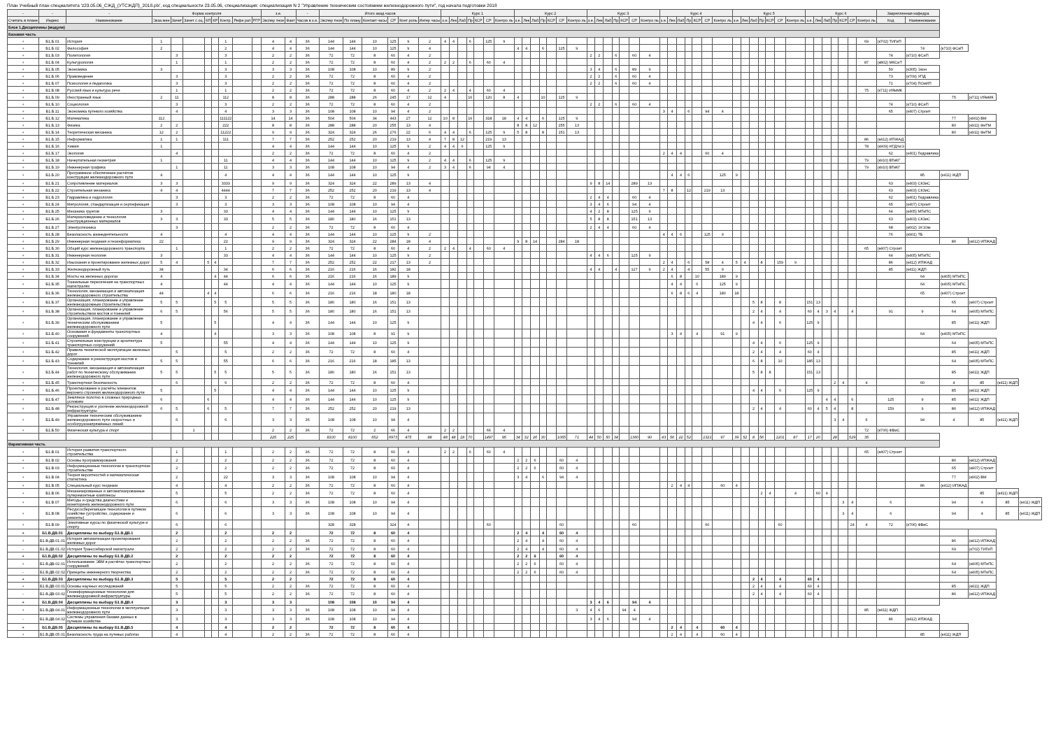План Учебный план специалитета 'z23.05.06_СЖД_(УТСЖДП)_2018.plx', код специальности 23.05.06, специализация: специализация N 2 "Управление техническим состоянием железнодорожного пути", год начала подготовки 2018
| - | - | - | Форма контроля | | | | | | | | з.е. | | - | Итого акад.часов | | | | | | Курс 1 | | | | | | | Курс 2 | | | | | | | Курс 3 | | | | | | | Курс 4 | | | | | | | Курс 5 | | | | | | | Курс 6 | | | | | | | Закрепленная кафедра | | | | | |
| --- | --- | --- | --- | --- | --- | --- | --- | --- | --- | --- | --- | --- | --- | --- | --- | --- | --- | --- | --- | --- | --- | --- | --- | --- | --- | --- | --- | --- | --- | --- | --- | --- | --- | --- | --- | --- | --- | --- | --- | --- | --- | --- | --- | --- | --- | --- | --- | --- | --- | --- | --- | --- | --- | --- | --- | --- | --- | --- | --- | --- | --- | --- | --- | --- | --- | --- | --- |
| Считать в плане | Индекс | Наименование | Экза мен | Зачет | Зачет с оц. | КП | КР | Контр. | Рефе рат | РГР | Экспер тное | Факт | Часов в з.е. | Экспер тное | По плану | Контакт часы | СР | Конт роль | Интер часы | з.е. | Лек | Лаб | Пр | КСР | СР | Контро ль | з.е. | Лек | Лаб | Пр | КСР | СР | Контро ль | з.е. | Лек | Лаб | Пр | КСР | СР | Контро ль | з.е. | Лек | Лаб | Пр | КСР | СР | Контро ль | з.е. | Лек | Лаб | Пр | КСР | СР | Контро ль | з.е. | Лек | Лаб | Пр | КСР | СР | Контро ль | Код | Наименование | | | | |
| Блок 1.Дисциплины (модули) | | | | | | | | | | | | | | | | | | | | | | | | | | | | | | | | | | | | | | | | | | | | | | | | | | | | | | | | | | | | | | | | | | | |
| Базовая часть | | | | | | | | | | | | | | | | | | | | | | | | | | | | | | | | | | | | | | | | | | | | | | | | | | | | | | | | | | | | | | | | | | | |
| + | Б1.Б.01 | История | 1 | | | | | 1 | | | 4 | 4 | 36 | 144 | 144 | 10 | 125 | 9 | 2 | 4 | 4 | | 6 | | 125 | 9 | | | | | | | | | | | | | | | | | | | | | | | | | | | | | | | | | | | 69 | (к702) ТИГиП | | | | | |
| + | Б1.Б.02 | Философия | 2 | | | | | 2 | | | 4 | 4 | 36 | 144 | 144 | 10 | 125 | 9 | 4 | | | | | | | | 4 | 4 | | 6 | | 125 | 9 | | | | | | | | | | | | | | | | | | | | | | | | | | | | | | 74 | (к710) ФСиП | | | |
| + | Б1.Б.03 | Политология | | 3 | | | | 3 | | | 2 | 2 | 36 | 72 | 72 | 8 | 60 | 4 | 2 | | | | | | | | | | | | | | | 2 | 2 | | 6 | | 60 | 4 | | | | | | | | | | | | | | | | | | | | | | 74 | (к710) ФСиП | | | | |
| + | Б1.Б.04 | Культурология | | 1 | | | | 1 | | | 2 | 2 | 36 | 72 | 72 | 8 | 60 | 4 | 2 | 2 | 2 | | 6 | | 60 | 4 | | | | | | | | | | | | | | | | | | | | | | | | | | | | | | | | | | | 87 | (к802) МКСиТ | | | | | |
| + | Б1.Б.05 | Экономика | 3 | | | | | 3 | | | 3 | 3 | 36 | 108 | 108 | 10 | 89 | 9 | 2 | | | | | | | | | | | | | | | 3 | 4 | | 6 | | 89 | 9 | | | | | | | | | | | | | | | | | | | | | | 59 | (к305) Экон | | | | |
| + | Б1.Б.06 | Правоведение | | 3 | | | | 3 | | | 2 | 2 | 36 | 72 | 72 | 8 | 60 | 4 | 2 | | | | | | | | | | | | | | | 2 | 2 | | 6 | | 60 | 4 | | | | | | | | | | | | | | | | | | | | | | 73 | (к709) УПД | | | | |
| + | Б1.Б.07 | Психология и педагогика | | 3 | | | | 3 | | | 2 | 2 | 36 | 72 | 72 | 8 | 60 | 4 | 2 | | | | | | | | | | | | | | | 2 | 2 | | 6 | | 60 | 4 | | | | | | | | | | | | | | | | | | | | | | 71 | (к704) ПОиИП | | | | |
| + | Б1.Б.08 | Русский язык и культура речи | | 1 | | | | 1 | | | 2 | 2 | 36 | 72 | 72 | 8 | 60 | 4 | 2 | 2 | 4 | | 4 | | 60 | 4 | | | | | | | | | | | | | | | | | | | | | | | | | | | | | | | | | | | 75 | (к711) ИЯиМК | | | | | |
| + | Б1.Б.09 | Иностранный язык | 2 | 11 | | | | 112 | | | 8 | 8 | 36 | 288 | 288 | 26 | 245 | 17 | 12 | 4 | | | 16 | | 120 | 8 | 4 | | | 10 | | 125 | 9 | | | | | | | | | | | | | | | | | | | | | | | | | | | | | | | 75 | (к711) ИЯиМК | | |
| + | Б1.Б.10 | Социология | | 3 | | | | 3 | | | 2 | 2 | 36 | 72 | 72 | 8 | 60 | 4 | 2 | | | | | | | | | | | | | | | 2 | 2 | | 6 | | 60 | 4 | | | | | | | | | | | | | | | | | | | | | | 74 | (к710) ФСиП | | | | |
| + | Б1.Б.11 | Экономика путевого хозяйства | | 4 | | | | 4 | | | 3 | 3 | 36 | 108 | 108 | 10 | 94 | 4 | 2 | | | | | | | | | | | | | | | | | | | | | | 3 | 4 | | 6 | | 94 | 4 | | | | | | | | | | | | | | | 65 | (к407) Строит | | | | |
| + | Б1.Б.12 | Математика | 112 | | | | | 111122 | | | 14 | 14 | 36 | 504 | 504 | 34 | 443 | 27 | 12 | 10 | 8 | | 16 | | 318 | 18 | 4 | 4 | | 6 | | 125 | 9 | | | | | | | | | | | | | | | | | | | | | | | | | | | | | | | 77 | (к902) ВМ | | |
| + | Б1.Б.13 | Физика | 2 | 2 | | | | 222 | | | 8 | 8 | 36 | 288 | 288 | 20 | 255 | 13 | 4 | | | | | | | | 8 | 8 | 12 | | | 255 | 13 | | | | | | | | | | | | | | | | | | | | | | | | | | | | | | | 80 | (к911) ФиТМ | | |
| + | Б1.Б.14 | Теоретическая механика | 12 | 2 | | | | 11222 | | | 9 | 9 | 36 | 324 | 324 | 26 | 276 | 22 | 6 | 4 | 4 | | 6 | | 125 | 9 | 5 | 8 | | 8 | | 151 | 13 | | | | | | | | | | | | | | | | | | | | | | | | | | | | | | | 80 | (к911) ФиТМ | | |
| + | Б1.Б.15 | Информатика | 1 | 1 | | | | 111 | | | 7 | 7 | 36 | 252 | 252 | 20 | 219 | 13 | 4 | 7 | 8 | 12 | | | 219 | 13 | | | | | | | | | | | | | | | | | | | | | | | | | | | | | | | | | | | 86 | (к412) ИПЖАД | | | | | |
| + | Б1.Б.16 | Химия | 1 | | | | | | | | 4 | 4 | 36 | 144 | 144 | 10 | 125 | 9 | 2 | 4 | 4 | 6 | | | 125 | 9 | | | | | | | | | | | | | | | | | | | | | | | | | | | | | | | | | | | 78 | (к909) НГДХиЭ | | | | | |
| + | Б1.Б.17 | Экология | | 4 | | | | | | | 2 | 2 | 36 | 72 | 72 | 8 | 60 | 4 | 2 | | | | | | | | | | | | | | | | | | | | | | 2 | 4 | 4 | | | 60 | 4 | | | | | | | | | | | | | | | 62 | (к401) Гидравлика | | | | |
| + | Б1.Б.18 | Начертательная геометрия | 1 | | | | | 11 | | | 4 | 4 | 36 | 144 | 144 | 10 | 125 | 9 | 2 | 4 | 4 | | 6 | | 125 | 9 | | | | | | | | | | | | | | | | | | | | | | | | | | | | | | | | | | | 79 | (к910) ВТиКГ | | | | | |
| + | Б1.Б.19 | Инженерная графика | | 1 | | | | 11 | | | 3 | 3 | 36 | 108 | 108 | 10 | 94 | 4 | 2 | 3 | 4 | | 6 | | 94 | 4 | | | | | | | | | | | | | | | | | | | | | | | | | | | | | | | | | | | 79 | (к910) ВТиКГ | | | | | |
| + | Б1.Б.20 | Программное обеспечение расчётов конструкции железнодорожного пути | 4 | | | | | 4 | | | 4 | 4 | 36 | 144 | 144 | 10 | 125 | 9 | | | | | | | | | | | | | | | | | | | | | | | | 4 | 4 | 6 | | | 125 | 9 | | | | | | | | | | | | | | | 85 | (к411) ЖДП | | | |
| + | Б1.Б.21 | Сопротивление материалов | 3 | 3 | | | | 3333 | | | 9 | 9 | 36 | 324 | 324 | 22 | 289 | 13 | 4 | | | | | | | | | | | | | | | 9 | 8 | 14 | | | 289 | 13 | | | | | | | | | | | | | | | | | | | | | | 63 | (к403) СКЗиС | | | | |
| + | Б1.Б.22 | Строительная механика | 4 | 4 | | | | 4444 | | | 7 | 7 | 36 | 252 | 252 | 20 | 219 | 13 | 4 | | | | | | | | | | | | | | | | | | | | | | 7 | 8 | | 12 | | 219 | 13 | | | | | | | | | | | | | | | 63 | (к403) СКЗиС | | | | |
| + | Б1.Б.23 | Гидравлика и гидрология | | 3 | | | | 3 | | | 2 | 2 | 36 | 72 | 72 | 8 | 60 | 4 | | | | | | | | | | | | | | | | 2 | 4 | 4 | | | 60 | 4 | | | | | | | | | | | | | | | | | | | | | | 62 | (к401) Гидравлика | | | | |
| + | Б1.Б.24 | Метрология, стандартизация и сертификация | | 3 | | | | 3 | | | 3 | 3 | 36 | 108 | 108 | 10 | 94 | 4 | | | | | | | | | | | | | | | | 3 | 4 | 6 | | | 94 | 4 | | | | | | | | | | | | | | | | | | | | | | 65 | (к407) Строит | | | | |
| + | Б1.Б.25 | Механика грунтов | 3 | | | | | 33 | | | 4 | 4 | 36 | 144 | 144 | 10 | 125 | 9 | | | | | | | | | | | | | | | | 4 | 2 | 8 | | | 125 | 9 | | | | | | | | | | | | | | | | | | | | | | 64 | (к405) МТиПС | | | | |
| + | Б1.Б.26 | Материаловедение и технология конструкционных материалов | 3 | 3 | | | | 33 | | | 5 | 5 | 36 | 180 | 180 | 16 | 151 | 13 | | | | | | | | | | | | | | | | 5 | 8 | 8 | | | 151 | 13 | | | | | | | | | | | | | | | | | | | | | | 63 | (к403) СКЗиС | | | | |
| + | Б1.Б.27 | Электротехника | | 3 | | | | | | | 2 | 2 | 36 | 72 | 72 | 8 | 60 | 4 | | | | | | | | | | | | | | | | 2 | 4 | 4 | | | 60 | 4 | | | | | | | | | | | | | | | | | | | | | | 68 | (к602) ЭтЭЭм | | | | |
| + | Б1.Б.28 | Безопасность жизнедеятельности | 4 | | | | | 4 | | | 4 | 4 | 36 | 144 | 144 | 10 | 125 | 9 | 2 | | | | | | | | | | | | | | | | | | | | | | 4 | 4 | 6 | | | 125 | 9 | | | | | | | | | | | | | | | 76 | (к901) ТБ | | | | |
| + | Б1.Б.29 | Инженерная геодезия и геоинформатика | 22 | | | | | 22 | | | 9 | 9 | 36 | 324 | 324 | 22 | 284 | 18 | 4 | | | | | | | | 9 | 8 | 14 | | | 284 | 18 | | | | | | | | | | | | | | | | | | | | | | | | | | | | | | | 86 | (к412) ИПЖАД | | |
| + | Б1.Б.30 | Общий курс железнодорожного транспорта | | 1 | | | | 1 | | | 2 | 2 | 36 | 72 | 72 | 8 | 60 | 4 | 2 | 2 | 4 | | 4 | | 60 | 4 | | | | | | | | | | | | | | | | | | | | | | | | | | | | | | | | | | | 65 | (к407) Строит | | | | | |
| + | Б1.Б.31 | Инженерная геология | 3 | | | | | 33 | | | 4 | 4 | 36 | 144 | 144 | 10 | 125 | 9 | 2 | | | | | | | | | | | | | | | 4 | 4 | 6 | | | 125 | 9 | | | | | | | | | | | | | | | | | | | | | | 64 | (к405) МТиПС | | | | |
| + | Б1.Б.32 | Изыскания и проектирование железных дорог | 5 | 4 | | 5 | 4 | | | | 7 | 7 | 36 | 252 | 252 | 22 | 217 | 13 | 2 | | | | | | | | | | | | | | | | | | | | | | 2 | 4 | | 6 | | 58 | 4 | 5 | 4 | | 8 | | 159 | 9 | | | | | | | | 86 | (к412) ИПЖАД | | | | |
| + | Б1.Б.33 | Железнодорожный путь | 34 | | | | | 34 | | | 6 | 6 | 36 | 216 | 216 | 16 | 182 | 18 | | | | | | | | | | | | | | | | 4 | 4 | | 4 | | 127 | 9 | 2 | 4 | | 4 | | 55 | 9 | | | | | | | | | | | | | | | 85 | (к411) ЖДП | | | | |
| + | Б1.Б.34 | Мосты на железных дорогах | 4 | | | | 4 | 44 | | | 6 | 6 | 36 | 216 | 216 | 16 | 189 | 9 | | | | | | | | | | | | | | | | | | | | | | | | 6 | 8 | | 10 | | 189 | 9 | | | | | | | | | | | | | | | 64 | (к405) МТиПС | | | |
| + | Б1.Б.35 | Тоннельные пересечения на транспортных магистралях | 4 | | | | | 44 | | | 4 | 4 | 36 | 144 | 144 | 10 | 125 | 9 | | | | | | | | | | | | | | | | | | | | | | | | 4 | 4 | | 6 | | 125 | 9 | | | | | | | | | | | | | | | 64 | (к405) МТиПС | | | |
| + | Б1.Б.36 | Технология, механизация и автоматизация железнодорожного строительства | 44 | | | 4 | 4 | | | | 6 | 6 | 36 | 216 | 216 | 18 | 180 | 18 | | | | | | | | | | | | | | | | | | | | | | | | 6 | 8 | 6 | 4 | | 180 | 18 | | | | | | | | | | | | | | | 65 | (к407) Строит | | | |
| + | Б1.Б.37 | Организация, планирование и управление железнодорожным строительством | 5 | 5 | | | 5 | 5 | | | 5 | 5 | 36 | 180 | 180 | 16 | 151 | 13 | | | | | | | | | | | | | | | | | | | | | | | | | | | | | | | | 5 | 8 | | 8 | | 151 | 13 | | | | | | | | 65 | (к407) Строит | | |
| + | Б1.Б.38 | Организация, планирование и управление строительством мостов и тоннелей | 6 | 5 | | | | 56 | | | 5 | 5 | 36 | 180 | 180 | 16 | 151 | 13 | | | | | | | | | | | | | | | | | | | | | | | | | | | | | | | | 2 | 4 | | 4 | | 60 | 4 | 3 | 4 | | 4 | | 91 | 9 | 64 | (к405) МТиПС | | |
| + | Б1.Б.39 | Организация, планирование и управление техническим обслуживанием железнодорожного пути | 5 | | | | 5 | | | | 4 | 4 | 36 | 144 | 144 | 10 | 125 | 9 | | | | | | | | | | | | | | | | | | | | | | | | | | | | | | | | 4 | 4 | | 6 | | 125 | 9 | | | | | | | | 85 | (к411) ЖДП | | |
| + | Б1.Б.40 | Основания и фундаменты транспортных сооружений | 4 | | | | 4 | | | | 3 | 3 | 36 | 108 | 108 | 8 | 91 | 9 | | | | | | | | | | | | | | | | | | | | | | | | 3 | 4 | | 4 | | 91 | 9 | | | | | | | | | | | | | | | 64 | (к405) МТиПС | | | |
| + | Б1.Б.41 | Строительные конструкции и архитектура транспортных сооружений | 5 | | | | | 55 | | | 4 | 4 | 36 | 144 | 144 | 10 | 125 | 9 | | | | | | | | | | | | | | | | | | | | | | | | | | | | | | | | 4 | 4 | | 6 | | 125 | 9 | | | | | | | | 64 | (к405) МТиПС | | |
| + | Б1.Б.42 | Правила технической эксплуатации железных дорог | | 5 | | | | 5 | | | 2 | 2 | 36 | 72 | 72 | 8 | 60 | 4 | | | | | | | | | | | | | | | | | | | | | | | | | | | | | | | | 2 | 4 | | 4 | | 60 | 4 | | | | | | | | 85 | (к411) ЖДП | | |
| + | Б1.Б.43 | Содержание и реконструкция мостов и тоннелей | 5 | 5 | | | | 55 | | | 6 | 6 | 36 | 216 | 216 | 18 | 185 | 13 | | | | | | | | | | | | | | | | | | | | | | | | | | | | | | | | 6 | 8 | | 10 | | 185 | 13 | | | | | | | | 64 | (к405) МТиПС | | |
| + | Б1.Б.44 | Технология, механизация и автоматизация работ по техническому обслуживанию железнодорожного пути | 5 | 5 | | | 5 | 5 | | | 5 | 5 | 36 | 180 | 180 | 16 | 151 | 13 | | | | | | | | | | | | | | | | | | | | | | | | | | | | | | | | 5 | 8 | 8 | | | 151 | 13 | | | | | | | | 85 | (к411) ЖДП | | |
| + | Б1.Б.45 | Транспортная безопасность | | 6 | | | | 6 | | | 2 | 2 | 36 | 72 | 72 | 8 | 60 | 4 | | | | | | | | | | | | | | | | | | | | | | | | | | | | | | | | | | | | | | | | 2 | 4 | | 4 | | 60 | 4 | 85 | (к411) ЖДП | |
| + | Б1.Б.46 | Проектирование и расчёты элементов верхнего строения железнодорожного пути | 5 | | | | 5 | | | | 4 | 4 | 36 | 144 | 144 | 10 | 125 | 9 | | | | | | | | | | | | | | | | | | | | | | | | | | | | | | | | 4 | 4 | | 6 | | 125 | 9 | | | | | | | | 85 | (к411) ЖДП | | |
| + | Б1.Б.47 | Земляное полотно в сложных природных условиях | 6 | | | 6 | | | | | 4 | 4 | 36 | 144 | 144 | 10 | 125 | 9 | | | | | | | | | | | | | | | | | | | | | | | | | | | | | | | | | | | | | | | 4 | 4 | | 6 | | 125 | 9 | 85 | (к411) ЖДП | | |
| + | Б1.Б.48 | Реконструкция и усиление железнодорожной инфраструктуры | 6 | 5 | | 6 | | 5 | | | 7 | 7 | 36 | 252 | 252 | 20 | 219 | 13 | | | | | | | | | | | | | | | | | | | | | | | | | | | | | | | | 2 | 4 | | 4 | | 60 | 4 | 5 | 4 | | 8 | | 159 | 9 | 86 | (к412) ИПЖАД | | |
| + | Б1.Б.49 | Управление техническим обслуживанием железнодорожного пути скоростных и особогрузонапряжённых линий | | 6 | | | | 6 | | | 3 | 3 | 36 | 108 | 108 | 10 | 94 | 4 | | | | | | | | | | | | | | | | | | | | | | | | | | | | | | | | | | | | | | | | 3 | 4 | | 6 | | 94 | 4 | 85 | (к411) ЖДП | |
| + | Б1.Б.50 | Физическая культура и спорт | | | 1 | | | | | | 2 | 2 | 36 | 72 | 72 | 2 | 66 | 4 | | 2 | 2 | | | | 66 | 4 | | | | | | | | | | | | | | | | | | | | | | | | | | | | | | | | | | | 72 | (к706) ФВиС | | | | | |
| | | | | | | | | | | | 225 | 225 | | 8100 | 8100 | 652 | 6973 | 475 | 88 | 48 | 48 | 18 | 70 | | 1497 | 95 | 34 | 32 | 26 | 30 | | 1065 | 71 | 44 | 50 | 50 | 34 | | 1360 | 90 | 43 | 56 | 22 | 52 | | 1321 | 97 | 39 | 52 | 8 | 56 | | 1201 | 87 | 17 | 20 | | 28 | | 529 | 35 | | | | | | |
| Вариативная часть | | | | | | | | | | | | | | | | | | | | | | | | | | | | | | | | | | | | | | | | | | | | | | | | | | | | | | | | | | | | | | | | | | | |
| + | Б1.В.01 | История развития транспортного строительства | | 1 | | | | 1 | | | 2 | 2 | 36 | 72 | 72 | 8 | 60 | 4 | | 2 | 2 | | 6 | | 60 | 4 | | | | | | | | | | | | | | | | | | | | | | | | | | | | | | | | | | | 65 | (к407) Строит | | | | | |
| + | Б1.В.02 | Основы программирования | | 2 | | | | 2 | | | 2 | 2 | 36 | 72 | 72 | 8 | 60 | 4 | | | | | | | | | 2 | 2 | 6 | | | 60 | 4 | | | | | | | | | | | | | | | | | | | | | | | | | | | | | | | 86 | (к412) ИПЖАД | | |
| + | Б1.В.03 | Информационные технологии в транспортном строительстве | | 2 | | | | 2 | | | 2 | 2 | 36 | 72 | 72 | 8 | 60 | 4 | | | | | | | | | 2 | 2 | 6 | | | 60 | 4 | | | | | | | | | | | | | | | | | | | | | | | | | | | | | | | 65 | (к407) Строит | | |
| + | Б1.В.04 | Теория вероятностей и математическая статистика | | 2 | | | | 22 | | | 3 | 3 | 36 | 108 | 108 | 10 | 94 | 4 | | | | | | | | | 3 | 4 | | 6 | | 94 | 4 | | | | | | | | | | | | | | | | | | | | | | | | | | | | | | | 77 | (к902) ВМ | | |
| + | Б1.В.05 | Специальный курс геодезии | | 4 | | | | 4 | | | 2 | 2 | 36 | 72 | 72 | 8 | 60 | 4 | | | | | | | | | | | | | | | | | | | | | | | | 2 | 4 | 4 | | | 60 | 4 | | | | | | | | | | | | | | | 86 | (к412) ИПЖАД | | | |
| + | Б1.В.06 | Механизированные и автоматизированные путеремонтные комплексы | | 5 | | | | 5 | | | 2 | 2 | 36 | 72 | 72 | 8 | 60 | 4 | | | | | | | | | | | | | | | | | | | | | | | | | | | | | | | | | 2 | 4 | | 4 | | 60 | 4 | | | | | | | | 85 | (к411) ЖДП | |
| + | Б1.В.07 | Методы и средства диагностики и мониторинга железнодорожного пути | | 6 | | | | 6 | | | 3 | 3 | 36 | 108 | 108 | 10 | 94 | 4 | | | | | | | | | | | | | | | | | | | | | | | | | | | | | | | | | | | | | | | | | 3 | 4 | | 6 | | 94 | 4 | 85 | (к411) ЖДП |
| + | Б1.В.08 | Ресурсосберегающие технологии в путевом хозяйстве (устройство, содержание и ремонты) | | 6 | | | | 6 | | | 3 | 3 | 36 | 108 | 108 | 10 | 94 | 4 | | | | | | | | | | | | | | | | | | | | | | | | | | | | | | | | | | | | | | | | | 3 | 4 | | 6 | | 94 | 4 | 85 | (к411) ЖДП |
| + | Б1.В.09 | Элективные курсы по физической культуре и спорту | | 6 | | | | 6 | | | | | | 328 | 328 | | 324 | 4 | | | | | | | 60 | | | | | | | 60 | | | | | | | 60 | | | | | | | 60 | | | | | | | 60 | | | | | | | 24 | 4 | 72 | (к706) ФВиС | | | | |
| + | Б1.В.ДВ.01 | Дисциплины по выбору Б1.В.ДВ.1 | | 2 | | | | 2 | | | 2 | 2 | | 72 | 72 | 8 | 60 | 4 | | | | | | | | | 2 | 4 | | 4 | | 60 | 4 | | | | | | | | | | | | | | | | | | | | | | | | | | | | | | | | | | |
| + | Б1.В.ДВ.01.01 | История автоматизации проектирования железных дорог | | 2 | | | | 2 | | | 2 | 2 | 36 | 72 | 72 | 8 | 60 | 4 | | | | | | | | | 2 | 4 | | 4 | | 60 | 4 | | | | | | | | | | | | | | | | | | | | | | | | | | | | | | | 86 | (к412) ИПЖАД | | |
| - | Б1.В.ДВ.01.02 | История Транссибирской магистрали | | 2 | | | | 2 | | | 2 | 2 | 36 | 72 | 72 | 8 | 60 | 4 | | | | | | | | | 2 | 4 | | 4 | | 60 | 4 | | | | | | | | | | | | | | | | | | | | | | | | | | | | | | | 69 | (к702) ТИГиП | | |
| + | Б1.В.ДВ.02 | Дисциплины по выбору Б1.В.ДВ.2 | | 2 | | | | 2 | | | 2 | 2 | | 72 | 72 | 8 | 60 | 4 | | | | | | | | | 2 | 2 | 6 | | | 60 | 4 | | | | | | | | | | | | | | | | | | | | | | | | | | | | | | | | | | |
| + | Б1.В.ДВ.02.01 | Использование ЭВМ в расчётах транспортных сооружений | | 2 | | | | 2 | | | 2 | 2 | 36 | 72 | 72 | 8 | 60 | 4 | | | | | | | | | 2 | 2 | 6 | | | 60 | 4 | | | | | | | | | | | | | | | | | | | | | | | | | | | | | | | 64 | (к405) МТиПС | | |
| - | Б1.В.ДВ.02.02 | Принципы инженерного творчества | | 2 | | | | 2 | | | 2 | 2 | 36 | 72 | 72 | 8 | 60 | 4 | | | | | | | | | 2 | 2 | 6 | | | 60 | 4 | | | | | | | | | | | | | | | | | | | | | | | | | | | | | | | 64 | (к405) МТиПС | | |
| + | Б1.В.ДВ.03 | Дисциплины по выбору Б1.В.ДВ.3 | | 5 | | | | 5 | | | 2 | 2 | | 72 | 72 | 8 | 60 | 4 | | | | | | | | | | | | | | | | | | | | | | | | | | | | | | | | 2 | 4 | | 4 | | 60 | 4 | | | | | | | | | | | |
| + | Б1.В.ДВ.03.01 | Основы научных исследований | | 5 | | | | 5 | | | 2 | 2 | 36 | 72 | 72 | 8 | 60 | 4 | | | | | | | | | | | | | | | | | | | | | | | | | | | | | | | | 2 | 4 | | 4 | | 60 | 4 | | | | | | | | 85 | (к411) ЖДП | | |
| - | Б1.В.ДВ.03.02 | Геоинформационные технологии для железнодорожной инфраструктуры | | 5 | | | | 5 | | | 2 | 2 | 36 | 72 | 72 | 8 | 60 | 4 | | | | | | | | | | | | | | | | | | | | | | | | | | | | | | | | 2 | 4 | | 4 | | 60 | 4 | | | | | | | | 86 | (к412) ИПЖАД | | |
| + | Б1.В.ДВ.04 | Дисциплины по выбору Б1.В.ДВ.4 | | 3 | | | | 3 | | | 3 | 3 | | 108 | 108 | 10 | 94 | 4 | | | | | | | | | | | | | | | | 3 | 4 | 6 | | | 94 | 4 | | | | | | | | | | | | | | | | | | | | | | | | | | | |
| + | Б1.В.ДВ.04.01 | Информационные технологии в эксплуатации железнодорожного пути | | 3 | | | | 3 | | | 3 | 3 | 36 | 108 | 108 | 10 | 94 | 4 | | | | | | | | | | | | | | | 3 | 4 | 6 | | | 94 | 4 | | | | | | | | | | | | | | | | | | | | | | 85 | (к411) ЖДП | | | | | |
| - | Б1.В.ДВ.04.02 | Системы управления базами данных в путевом хозяйстве | | 3 | | | | 3 | | | 3 | 3 | 36 | 108 | 108 | 10 | 94 | 4 | | | | | | | | | | | | | | | | 3 | 4 | 6 | | | 94 | 4 | | | | | | | | | | | | | | | | | | | | | | 86 | (к412) ИПЖАД | | | | |
| + | Б1.В.ДВ.05 | Дисциплины по выбору Б1.В.ДВ.5 | | 4 | | | | 4 | | | 2 | 2 | | 72 | 72 | 8 | 60 | 4 | | | | | | | | | | | | | | | | | | | | | | | | 2 | 4 | | 4 | | 60 | 4 | | | | | | | | | | | | | | | | | | | |
| + | Б1.В.ДВ.05.01 | Безопасность труда на путевых работах | | 4 | | | | 4 | | | 2 | 2 | 36 | 72 | 72 | 8 | 60 | 4 | | | | | | | | | | | | | | | | | | | | | | | | 2 | 4 | | 4 | | 60 | 4 | | | | | | | | | | | | | | | 85 | (к411) ЖДП | | | |